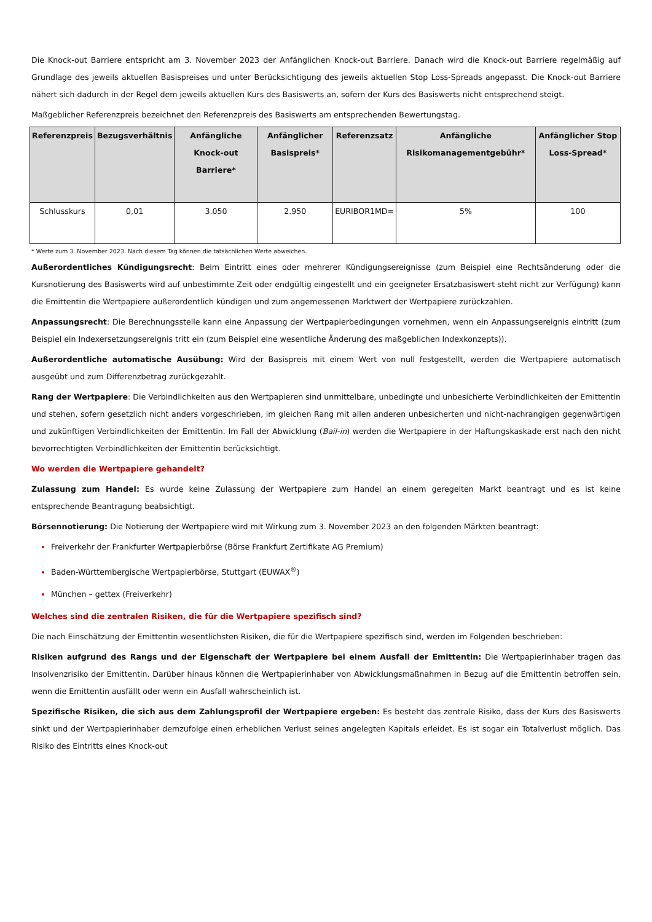Die Knock-out Barriere entspricht am 3. November 2023 der Anfänglichen Knock-out Barriere. Danach wird die Knock-out Barriere regelmäßig auf Grundlage des jeweils aktuellen Basispreises und unter Berücksichtigung des jeweils aktuellen Stop Loss-Spreads angepasst. Die Knock-out Barriere nähert sich dadurch in der Regel dem jeweils aktuellen Kurs des Basiswerts an, sofern der Kurs des Basiswerts nicht entsprechend steigt.
Maßgeblicher Referenzpreis bezeichnet den Referenzpreis des Basiswerts am entsprechenden Bewertungstag.
| Referenzpreis | Bezugsverhältnis | Anfängliche Knock-out Barriere* | Anfänglicher Basispreis* | Referenzsatz | Anfängliche Risikomanagementgebühr* | Anfänglicher Stop Loss-Spread* |
| --- | --- | --- | --- | --- | --- | --- |
| Schlusskurs | 0,01 | 3.050 | 2.950 | EURIBOR1MD= | 5% | 100 |
* Werte zum 3. November 2023. Nach diesem Tag können die tatsächlichen Werte abweichen.
Außerordentliches Kündigungsrecht: Beim Eintritt eines oder mehrerer Kündigungsereignisse (zum Beispiel eine Rechtsänderung oder die Kursnotierung des Basiswerts wird auf unbestimmte Zeit oder endgültig eingestellt und ein geeigneter Ersatzbasiswert steht nicht zur Verfügung) kann die Emittentin die Wertpapiere außerordentlich kündigen und zum angemessenen Marktwert der Wertpapiere zurückzahlen.
Anpassungsrecht: Die Berechnungsstelle kann eine Anpassung der Wertpapierbedingungen vornehmen, wenn ein Anpassungsereignis eintritt (zum Beispiel ein Indexersetzungsereignis tritt ein (zum Beispiel eine wesentliche Änderung des maßgeblichen Indexkonzepts)).
Außerordentliche automatische Ausübung: Wird der Basispreis mit einem Wert von null festgestellt, werden die Wertpapiere automatisch ausgeübt und zum Differenzbetrag zurückgezahlt.
Rang der Wertpapiere: Die Verbindlichkeiten aus den Wertpapieren sind unmittelbare, unbedingte und unbesicherte Verbindlichkeiten der Emittentin und stehen, sofern gesetzlich nicht anders vorgeschrieben, im gleichen Rang mit allen anderen unbesicherten und nicht-nachrangigen gegenwärtigen und zukünftigen Verbindlichkeiten der Emittentin. Im Fall der Abwicklung (Bail-in) werden die Wertpapiere in der Haftungskaskade erst nach den nicht bevorrechtigten Verbindlichkeiten der Emittentin berücksichtigt.
Wo werden die Wertpapiere gehandelt?
Zulassung zum Handel: Es wurde keine Zulassung der Wertpapiere zum Handel an einem geregelten Markt beantragt und es ist keine entsprechende Beantragung beabsichtigt.
Börsennotierung: Die Notierung der Wertpapiere wird mit Wirkung zum 3. November 2023 an den folgenden Märkten beantragt:
Freiverkehr der Frankfurter Wertpapierbörse (Börse Frankfurt Zertifikate AG Premium)
Baden-Württembergische Wertpapierbörse, Stuttgart (EUWAX<sup>®</sup>)
München – gettex (Freiverkehr)
Welches sind die zentralen Risiken, die für die Wertpapiere spezifisch sind?
Die nach Einschätzung der Emittentin wesentlichsten Risiken, die für die Wertpapiere spezifisch sind, werden im Folgenden beschrieben:
Risiken aufgrund des Rangs und der Eigenschaft der Wertpapiere bei einem Ausfall der Emittentin: Die Wertpapierinhaber tragen das Insolvenzrisiko der Emittentin. Darüber hinaus können die Wertpapierinhaber von Abwicklungsmaßnahmen in Bezug auf die Emittentin betroffen sein, wenn die Emittentin ausfällt oder wenn ein Ausfall wahrscheinlich ist.
Spezifische Risiken, die sich aus dem Zahlungsprofil der Wertpapiere ergeben: Es besteht das zentrale Risiko, dass der Kurs des Basiswerts sinkt und der Wertpapierinhaber demzufolge einen erheblichen Verlust seines angelegten Kapitals erleidet. Es ist sogar ein Totalverlust möglich. Das Risiko des Eintritts eines Knock-out